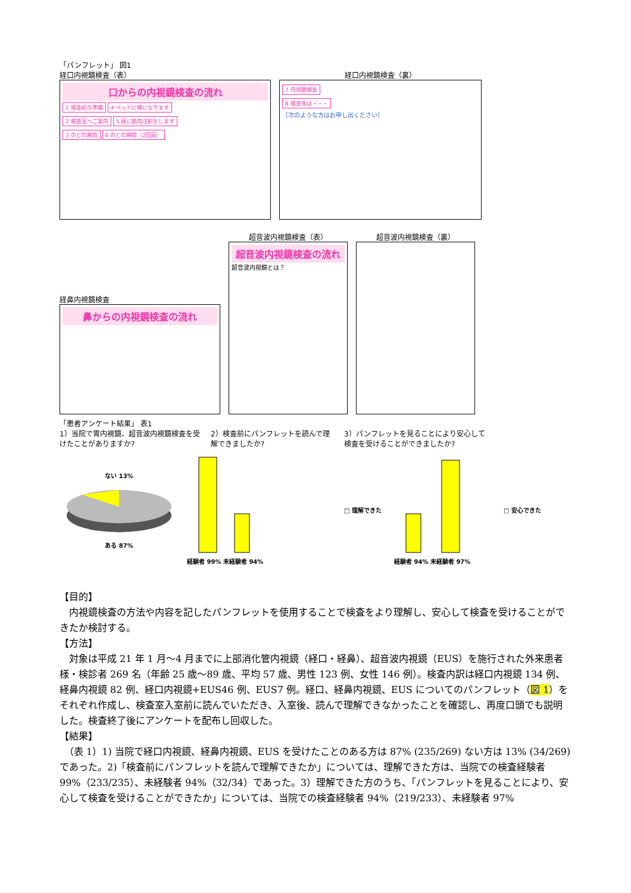「パンフレット」 図1
経口内視鏡検査（表）
口からの内視鏡検査の流れ
1 検査前の準備 4 ベッドに横になります
2 検査室へご案内 5 肩に筋肉注射をします
3 のどの麻酔 6 のどの麻酔（2回目）
経口内視鏡検査（裏）
7 内視鏡検査
8 検査後は・・・
［次のような方はお申し出ください］
経鼻内視鏡検査
鼻からの内視鏡検査の流れ
超音波内視鏡検査（表）
超音波内視鏡検査の流れ
超音波内視鏡とは？
超音波内視鏡検査（裏）
「患者アンケート結果」 表1
1）当院で胃内視鏡、超音波内視鏡検査を受けたことがありますか?
2）検査前にパンフレットを読んで理解できましたか?
3）パンフレットを見ることにより安心して検査を受けることができましたか?
ない 13%
ある 87%
経験者 99% 未経験者 94% □ 理解できた
経験者 94% 未経験者 97% □ 安心できた
【目的】
　内視鏡検査の方法や内容を記したパンフレットを使用することで検査をより理解し、安心して検査を受けることができたか検討する。
【方法】
　対象は平成 21 年 1 月〜4 月までに上部消化管内視鏡（経口・経鼻）、超音波内視鏡（EUS）を施行された外来患者様・検診者 269 名（年齢 25 歳〜89 歳、平均 57 歳、男性 123 例、女性 146 例）。検査内訳は経口内視鏡 134 例、経鼻内視鏡 82 例、経口内視鏡+EUS46 例、EUS7 例。経口、経鼻内視鏡、EUS についてのパンフレット（図 1）をそれぞれ作成し、検査室入室前に読んでいただき、入室後、読んで理解できなかったことを確認し、再度口頭でも説明した。検査終了後にアンケートを配布し回収した。
【結果】
　（表 1）1) 当院で経口内視鏡、経鼻内視鏡、EUS を受けたことのある方は 87% (235/269) ない方は 13% (34/269) であった。2)「検査前にパンフレットを読んで理解できたか」については、理解できた方は、当院での検査経験者 99%（233/235）、未経験者 94%（32/34）であった。3）理解できた方のうち、「パンフレットを見ることにより、安心して検査を受けることができたか」については、当院での検査経験者 94%（219/233）、未経験者 97%